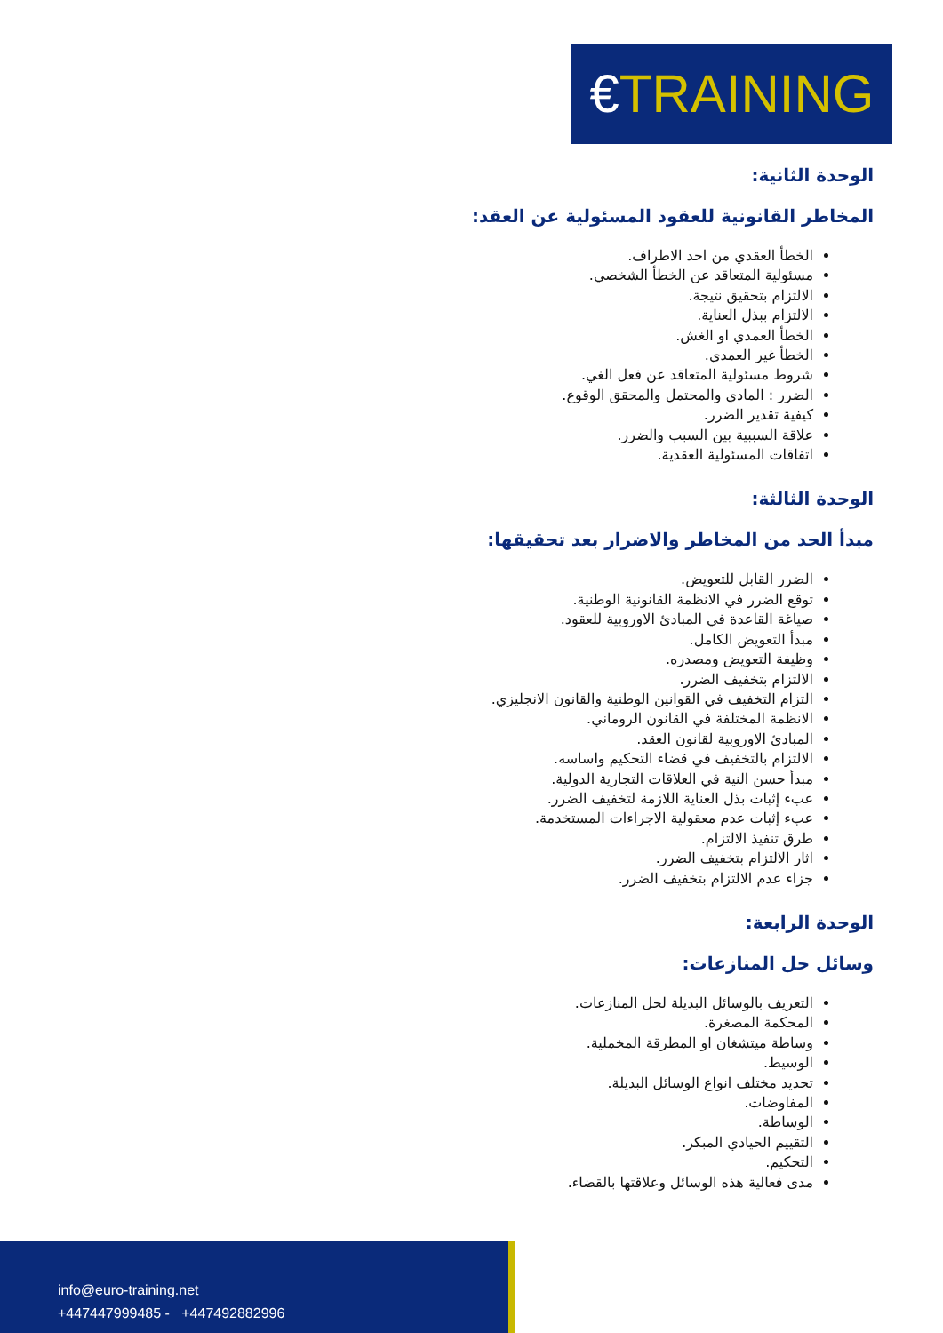€TRAINING
الوحدة الثانية:
المخاطر القانونية للعقود المسئولية عن العقد:
الخطأ العقدي من احد الاطراف.
مسئولية المتعاقد عن الخطأ الشخصي.
الالتزام بتحقيق نتيجة.
الالتزام ببذل العناية.
الخطأ العمدي او الغش.
الخطأ غير العمدي.
شروط مسئولية المتعاقد عن فعل الغي.
الضرر : المادي والمحتمل والمحقق الوقوع.
كيفية تقدير الضرر.
علاقة السببية بين السبب والضرر.
اتفاقات المسئولية العقدية.
الوحدة الثالثة:
مبدأ الحد من المخاطر والاضرار بعد تحقيقها:
الضرر القابل للتعويض.
توقع الضرر في الانظمة القانونية الوطنية.
صياغة القاعدة في المبادئ الاوروبية للعقود.
مبدأ التعويض الكامل.
وظيفة التعويض ومصدره.
الالتزام بتخفيف الضرر.
التزام التخفيف في القوانين الوطنية والقانون الانجليزي.
الانظمة المختلفة في القانون الروماني.
المبادئ الاوروبية لقانون العقد.
الالتزام بالتخفيف في قضاء التحكيم واساسه.
مبدأ حسن النية في العلاقات التجارية الدولية.
عبء إثبات بذل العناية اللازمة لتخفيف الضرر.
عبء إثبات عدم معقولية الاجراءات المستخدمة.
طرق تنفيذ الالتزام.
اثار الالتزام بتخفيف الضرر.
جزاء عدم الالتزام بتخفيف الضرر.
الوحدة الرابعة:
وسائل حل المنازعات:
التعريف بالوسائل البديلة لحل المنازعات.
المحكمة المصغرة.
وساطة ميتشغان او المطرقة المخملية.
الوسيط.
تحديد مختلف انواع الوسائل البديلة.
المفاوضات.
الوساطة.
التقييم الحيادي المبكر.
التحكيم.
مدى فعالية هذه الوسائل وعلاقتها بالقضاء.
info@euro-training.net
+447447999485 - +447492882996